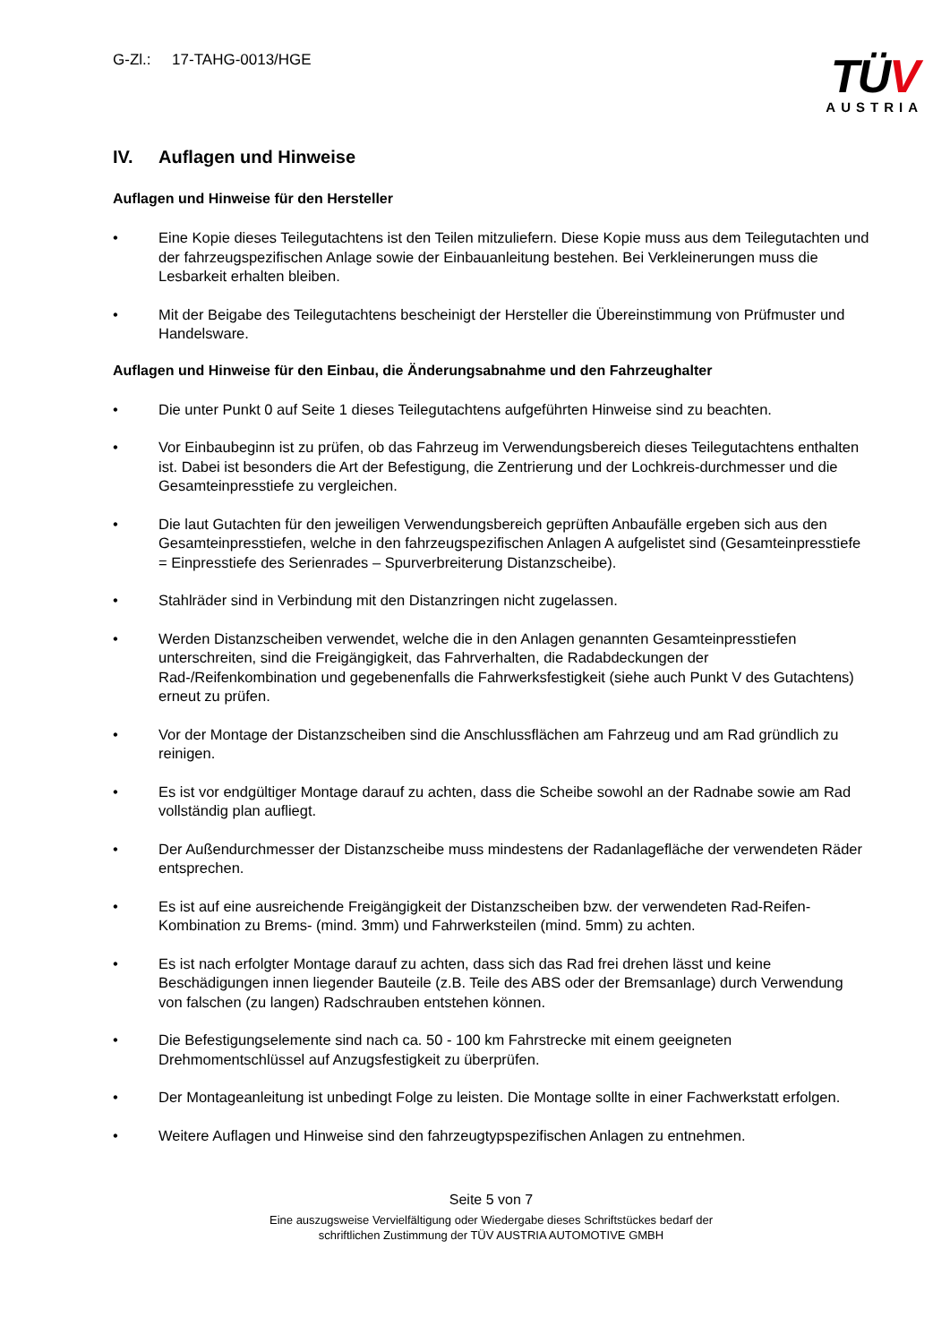G-Zl.: 17-TAHG-0013/HGE
TÜV
AUSTRIA
IV. Auflagen und Hinweise
Auflagen und Hinweise für den Hersteller
• Eine Kopie dieses Teilegutachtens ist den Teilen mitzuliefern. Diese Kopie muss aus dem Teilegutachten und der fahrzeugspezifischen Anlage sowie der Einbauanleitung bestehen. Bei Verkleinerungen muss die Lesbarkeit erhalten bleiben.
• Mit der Beigabe des Teilegutachtens bescheinigt der Hersteller die Übereinstimmung von Prüfmuster und Handelsware.
Auflagen und Hinweise für den Einbau, die Änderungsabnahme und den Fahrzeughalter
• Die unter Punkt 0 auf Seite 1 dieses Teilegutachtens aufgeführten Hinweise sind zu beachten.
• Vor Einbaubeginn ist zu prüfen, ob das Fahrzeug im Verwendungsbereich dieses Teilegutachtens enthalten ist. Dabei ist besonders die Art der Befestigung, die Zentrierung und der Lochkreis-durchmesser und die Gesamteinpresstiefe zu vergleichen.
• Die laut Gutachten für den jeweiligen Verwendungsbereich geprüften Anbaufälle ergeben sich aus den Gesamteinpresstiefen, welche in den fahrzeugspezifischen Anlagen A aufgelistet sind (Gesamteinpresstiefe = Einpresstiefe des Serienrades – Spurverbreiterung Distanzscheibe).
• Stahlräder sind in Verbindung mit den Distanzringen nicht zugelassen.
• Werden Distanzscheiben verwendet, welche die in den Anlagen genannten Gesamteinpresstiefen unterschreiten, sind die Freigängigkeit, das Fahrverhalten, die Radabdeckungen der Rad-/Reifenkombination und gegebenenfalls die Fahrwerksfestigkeit (siehe auch Punkt V des Gutachtens) erneut zu prüfen.
• Vor der Montage der Distanzscheiben sind die Anschlussflächen am Fahrzeug und am Rad gründlich zu reinigen.
• Es ist vor endgültiger Montage darauf zu achten, dass die Scheibe sowohl an der Radnabe sowie am Rad vollständig plan aufliegt.
• Der Außendurchmesser der Distanzscheibe muss mindestens der Radanlagefläche der verwendeten Räder entsprechen.
• Es ist auf eine ausreichende Freigängigkeit der Distanzscheiben bzw. der verwendeten Rad-Reifen-Kombination zu Brems- (mind. 3mm) und Fahrwerksteilen (mind. 5mm) zu achten.
• Es ist nach erfolgter Montage darauf zu achten, dass sich das Rad frei drehen lässt und keine Beschädigungen innen liegender Bauteile (z.B. Teile des ABS oder der Bremsanlage) durch Verwendung von falschen (zu langen) Radschrauben entstehen können.
• Die Befestigungselemente sind nach ca. 50 - 100 km Fahrstrecke mit einem geeigneten Drehmomentschlüssel auf Anzugsfestigkeit zu überprüfen.
• Der Montageanleitung ist unbedingt Folge zu leisten. Die Montage sollte in einer Fachwerkstatt erfolgen.
• Weitere Auflagen und Hinweise sind den fahrzeugtypspezifischen Anlagen zu entnehmen.
Seite 5 von 7
Eine auszugsweise Vervielfältigung oder Wiedergabe dieses Schriftstückes bedarf der
schriftlichen Zustimmung der TÜV AUSTRIA AUTOMOTIVE GMBH